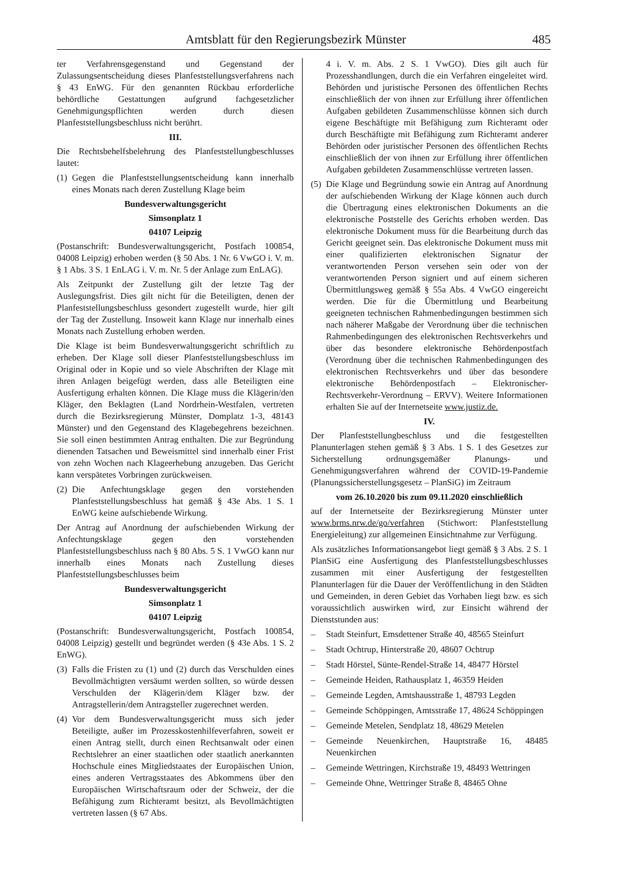Amtsblatt für den Regierungsbezirk Münster 485
ter Verfahrensgegenstand und Gegenstand der Zulassungsentscheidung dieses Planfeststellungsverfahrens nach § 43 EnWG. Für den genannten Rückbau erforderliche behördliche Gestattungen aufgrund fachgesetzlicher Genehmigungspflichten werden durch diesen Planfeststellungsbeschluss nicht berührt.
III.
Die Rechtsbehelfsbelehrung des Planfeststellungbeschlusses lautet:
(1) Gegen die Planfeststellungsentscheidung kann innerhalb eines Monats nach deren Zustellung Klage beim
Bundesverwaltungsgericht
Simsonplatz 1
04107 Leipzig
(Postanschrift: Bundesverwaltungsgericht, Postfach 100854, 04008 Leipzig) erhoben werden (§ 50 Abs. 1 Nr. 6 VwGO i. V. m. § 1 Abs. 3 S. 1 EnLAG i. V. m. Nr. 5 der Anlage zum EnLAG).
Als Zeitpunkt der Zustellung gilt der letzte Tag der Auslegungsfrist. Dies gilt nicht für die Beteiligten, denen der Planfeststellungsbeschluss gesondert zugestellt wurde, hier gilt der Tag der Zustellung. Insoweit kann Klage nur innerhalb eines Monats nach Zustellung erhoben werden.
Die Klage ist beim Bundesverwaltungsgericht schriftlich zu erheben. Der Klage soll dieser Planfeststellungsbeschluss im Original oder in Kopie und so viele Abschriften der Klage mit ihren Anlagen beigefügt werden, dass alle Beteiligten eine Ausfertigung erhalten können. Die Klage muss die Klägerin/den Kläger, den Beklagten (Land Nordrhein-Westfalen, vertreten durch die Bezirksregierung Münster, Domplatz 1-3, 48143 Münster) und den Gegenstand des Klagebegehrens bezeichnen. Sie soll einen bestimmten Antrag enthalten. Die zur Begründung dienenden Tatsachen und Beweismittel sind innerhalb einer Frist von zehn Wochen nach Klageerhebung anzugeben. Das Gericht kann verspätetes Vorbringen zurückweisen.
(2) Die Anfechtungsklage gegen den vorstehenden Planfeststellungsbeschluss hat gemäß § 43e Abs. 1 S. 1 EnWG keine aufschiebende Wirkung.
Der Antrag auf Anordnung der aufschiebenden Wirkung der Anfechtungsklage gegen den vorstehenden Planfeststellungsbeschluss nach § 80 Abs. 5 S. 1 VwGO kann nur innerhalb eines Monats nach Zustellung dieses Planfeststellungsbeschlusses beim
Bundesverwaltungsgericht
Simsonplatz 1
04107 Leipzig
(Postanschrift: Bundesverwaltungsgericht, Postfach 100854, 04008 Leipzig) gestellt und begründet werden (§ 43e Abs. 1 S. 2 EnWG).
(3) Falls die Fristen zu (1) und (2) durch das Verschulden eines Bevollmächtigten versäumt werden sollten, so würde dessen Verschulden der Klägerin/dem Kläger bzw. der Antragstellerin/dem Antragsteller zugerechnet werden.
(4) Vor dem Bundesverwaltungsgericht muss sich jeder Beteiligte, außer im Prozesskostenhilfeverfahren, soweit er einen Antrag stellt, durch einen Rechtsanwalt oder einen Rechtslehrer an einer staatlichen oder staatlich anerkannten Hochschule eines Mitgliedstaates der Europäischen Union, eines anderen Vertragsstaates des Abkommens über den Europäischen Wirtschaftsraum oder der Schweiz, der die Befähigung zum Richteramt besitzt, als Bevollmächtigten vertreten lassen (§ 67 Abs.
4 i. V. m. Abs. 2 S. 1 VwGO). Dies gilt auch für Prozesshandlungen, durch die ein Verfahren eingeleitet wird. Behörden und juristische Personen des öffentlichen Rechts einschließlich der von ihnen zur Erfüllung ihrer öffentlichen Aufgaben gebildeten Zusammenschlüsse können sich durch eigene Beschäftigte mit Befähigung zum Richteramt oder durch Beschäftigte mit Befähigung zum Richteramt anderer Behörden oder juristischer Personen des öffentlichen Rechts einschließlich der von ihnen zur Erfüllung ihrer öffentlichen Aufgaben gebildeten Zusammenschlüsse vertreten lassen.
(5) Die Klage und Begründung sowie ein Antrag auf Anordnung der aufschiebenden Wirkung der Klage können auch durch die Übertragung eines elektronischen Dokuments an die elektronische Poststelle des Gerichts erhoben werden. Das elektronische Dokument muss für die Bearbeitung durch das Gericht geeignet sein. Das elektronische Dokument muss mit einer qualifizierten elektronischen Signatur der verantwortenden Person versehen sein oder von der verantwortenden Person signiert und auf einem sicheren Übermittlungsweg gemäß § 55a Abs. 4 VwGO eingereicht werden. Die für die Übermittlung und Bearbeitung geeigneten technischen Rahmenbedingungen bestimmen sich nach näherer Maßgabe der Verordnung über die technischen Rahmenbedingungen des elektronischen Rechtsverkehrs und über das besondere elektronische Behördenpostfach (Verordnung über die technischen Rahmenbedingungen des elektronischen Rechtsverkehrs und über das besondere elektronische Behördenpostfach – Elektronischer-Rechtsverkehr-Verordnung – ERVV). Weitere Informationen erhalten Sie auf der Internetseite www.justiz.de.
IV.
Der Planfeststellungbeschluss und die festgestellten Planunterlagen stehen gemäß § 3 Abs. 1 S. 1 des Gesetzes zur Sicherstellung ordnungsgemäßer Planungs- und Genehmigungsverfahren während der COVID-19-Pandemie (Planungssicherstellungsgesetz – PlanSiG) im Zeitraum
vom 26.10.2020 bis zum 09.11.2020 einschließlich
auf der Internetseite der Bezirksregierung Münster unter www.brms.nrw.de/go/verfahren (Stichwort: Planfeststellung Energieleitung) zur allgemeinen Einsichtnahme zur Verfügung.
Als zusätzliches Informationsangebot liegt gemäß § 3 Abs. 2 S. 1 PlanSiG eine Ausfertigung des Planfeststellungsbeschlusses zusammen mit einer Ausfertigung der festgestellten Planunterlagen für die Dauer der Veröffentlichung in den Städten und Gemeinden, in deren Gebiet das Vorhaben liegt bzw. es sich voraussichtlich auswirken wird, zur Einsicht während der Dienststunden aus:
– Stadt Steinfurt, Emsdettener Straße 40, 48565 Steinfurt
– Stadt Ochtrup, Hinterstraße 20, 48607 Ochtrup
– Stadt Hörstel, Sünte-Rendel-Straße 14, 48477 Hörstel
– Gemeinde Heiden, Rathausplatz 1, 46359 Heiden
– Gemeinde Legden, Amtshausstraße 1, 48793 Legden
– Gemeinde Schöppingen, Amtsstraße 17, 48624 Schöppingen
– Gemeinde Metelen, Sendplatz 18, 48629 Metelen
– Gemeinde Neuenkirchen, Hauptstraße 16, 48485 Neuenkirchen
– Gemeinde Wettringen, Kirchstraße 19, 48493 Wettringen
– Gemeinde Ohne, Wettringer Straße 8, 48465 Ohne